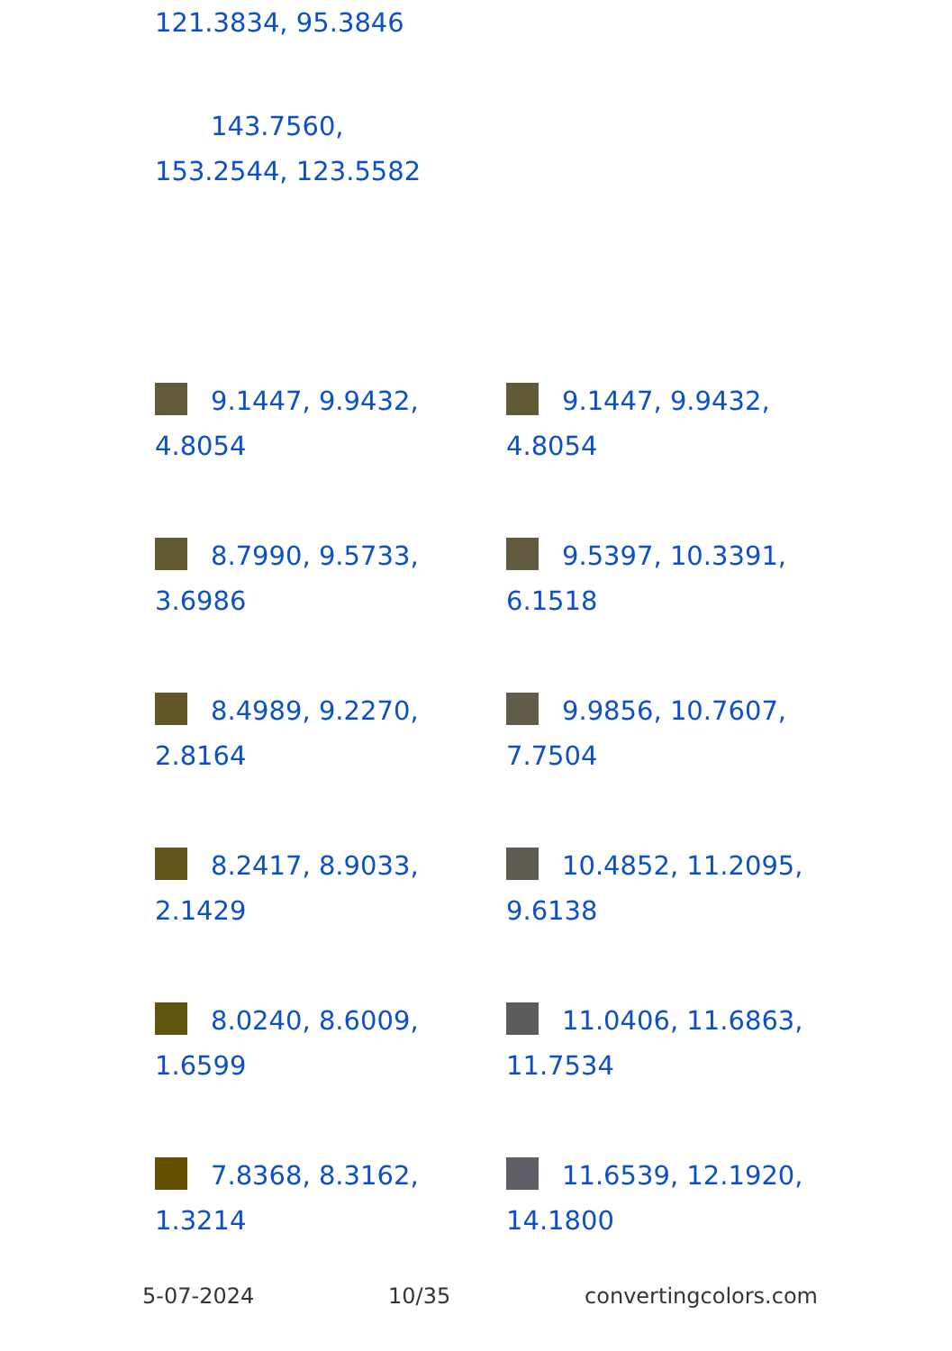121.3834, 95.3846
143.7560,
153.2544, 123.5582
9.1447, 9.9432,
4.8054
9.1447, 9.9432,
4.8054
8.7990, 9.5733,
3.6986
9.5397, 10.3391,
6.1518
8.4989, 9.2270,
2.8164
9.9856, 10.7607,
7.7504
8.2417, 8.9033,
2.1429
10.4852, 11.2095,
9.6138
8.0240, 8.6009,
1.6599
11.0406, 11.6863,
11.7534
7.8368, 8.3162,
1.3214
11.6539, 12.1920,
14.1800
5-07-2024 10/35 convertingcolors.com